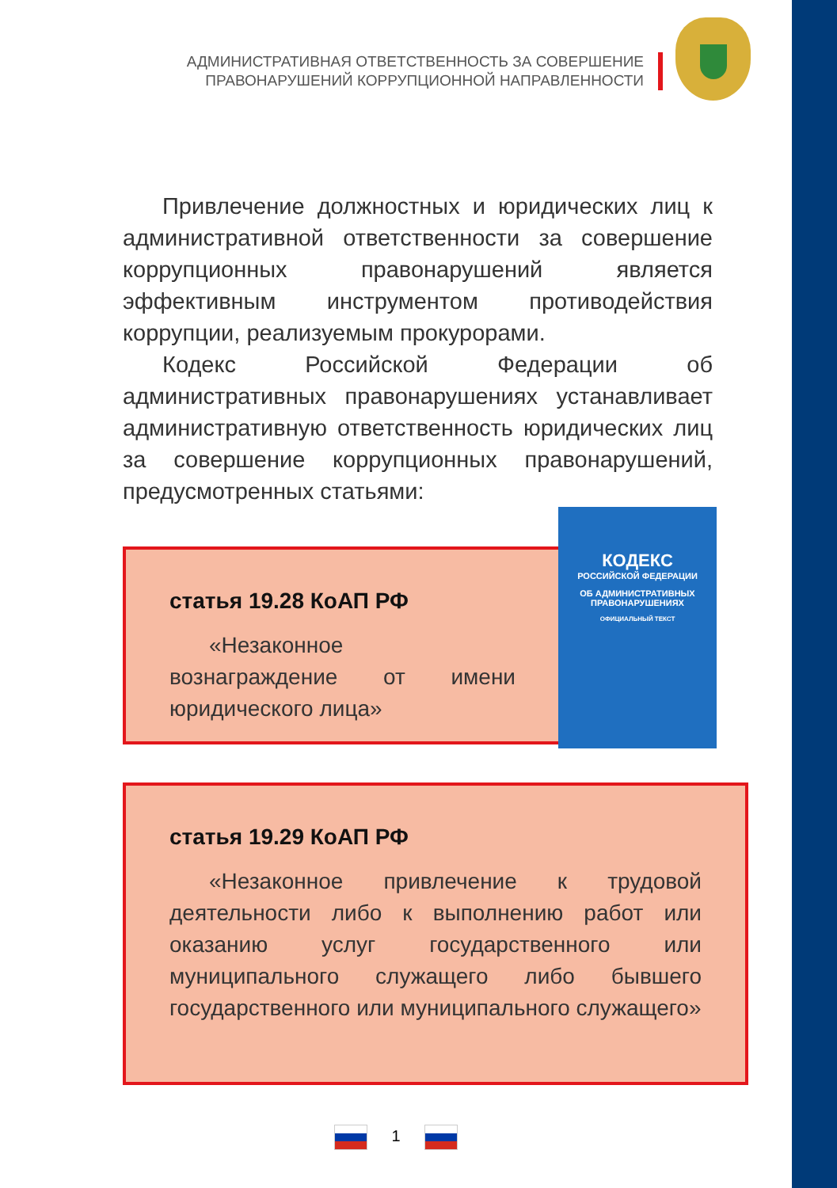АДМИНИСТРАТИВНАЯ ОТВЕТСТВЕННОСТЬ ЗА СОВЕРШЕНИЕ
ПРАВОНАРУШЕНИЙ КОРРУПЦИОННОЙ НАПРАВЛЕННОСТИ
Привлечение должностных и юридических лиц к административной ответственности за совершение коррупционных правонарушений является эффективным инструментом противодействия коррупции, реализуемым прокурорами.
Кодекс Российской Федерации об административных правонарушениях устанавливает административную ответственность юридических лиц за совершение коррупционных правонарушений, предусмотренных статьями:
статья 19.28 КоАП РФ
«Незаконное вознаграждение от имени юридического лица»
статья 19.29 КоАП РФ
«Незаконное привлечение к трудовой деятельности либо к выполнению работ или оказанию услуг государственного или муниципального служащего либо бывшего государственного или муниципального служащего»
КОДЕКС
РОССИЙСКОЙ ФЕДЕРАЦИИ
ОБ АДМИНИСТРАТИВНЫХ
ПРАВОНАРУШЕНИЯХ
ОФИЦИАЛЬНЫЙ ТЕКСТ
1